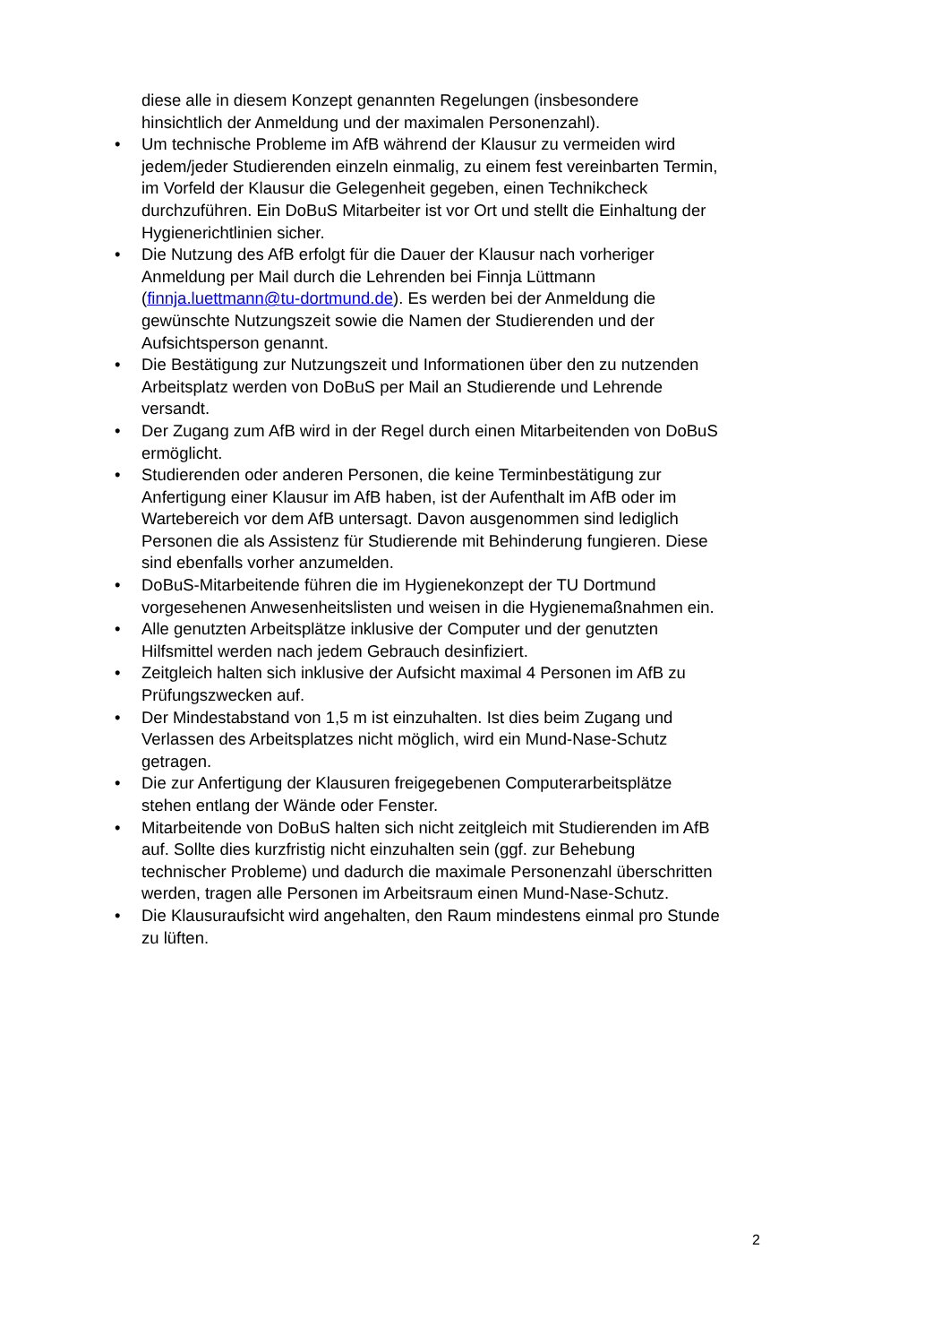diese alle in diesem Konzept genannten Regelungen (insbesondere hinsichtlich der Anmeldung und der maximalen Personenzahl).
• Um technische Probleme im AfB während der Klausur zu vermeiden wird jedem/jeder Studierenden einzeln einmalig, zu einem fest vereinbarten Termin, im Vorfeld der Klausur die Gelegenheit gegeben, einen Technikcheck durchzuführen. Ein DoBuS Mitarbeiter ist vor Ort und stellt die Einhaltung der Hygienerichtlinien sicher.
• Die Nutzung des AfB erfolgt für die Dauer der Klausur nach vorheriger Anmeldung per Mail durch die Lehrenden bei Finnja Lüttmann (finnja.luettmann@tu-dortmund.de). Es werden bei der Anmeldung die gewünschte Nutzungszeit sowie die Namen der Studierenden und der Aufsichtsperson genannt.
• Die Bestätigung zur Nutzungszeit und Informationen über den zu nutzenden Arbeitsplatz werden von DoBuS per Mail an Studierende und Lehrende versandt.
• Der Zugang zum AfB wird in der Regel durch einen Mitarbeitenden von DoBuS ermöglicht.
• Studierenden oder anderen Personen, die keine Terminbestätigung zur Anfertigung einer Klausur im AfB haben, ist der Aufenthalt im AfB oder im Wartebereich vor dem AfB untersagt. Davon ausgenommen sind lediglich Personen die als Assistenz für Studierende mit Behinderung fungieren. Diese sind ebenfalls vorher anzumelden.
• DoBuS-Mitarbeitende führen die im Hygienekonzept der TU Dortmund vorgesehenen Anwesenheitslisten und weisen in die Hygienemaßnahmen ein.
• Alle genutzten Arbeitsplätze inklusive der Computer und der genutzten Hilfsmittel werden nach jedem Gebrauch desinfiziert.
• Zeitgleich halten sich inklusive der Aufsicht maximal 4 Personen im AfB zu Prüfungszwecken auf.
• Der Mindestabstand von 1,5 m ist einzuhalten. Ist dies beim Zugang und Verlassen des Arbeitsplatzes nicht möglich, wird ein Mund-Nase-Schutz getragen.
• Die zur Anfertigung der Klausuren freigegebenen Computerarbeitsplätze stehen entlang der Wände oder Fenster.
• Mitarbeitende von DoBuS halten sich nicht zeitgleich mit Studierenden im AfB auf. Sollte dies kurzfristig nicht einzuhalten sein (ggf. zur Behebung technischer Probleme) und dadurch die maximale Personenzahl überschritten werden, tragen alle Personen im Arbeitsraum einen Mund-Nase-Schutz.
• Die Klausuraufsicht wird angehalten, den Raum mindestens einmal pro Stunde zu lüften.
2